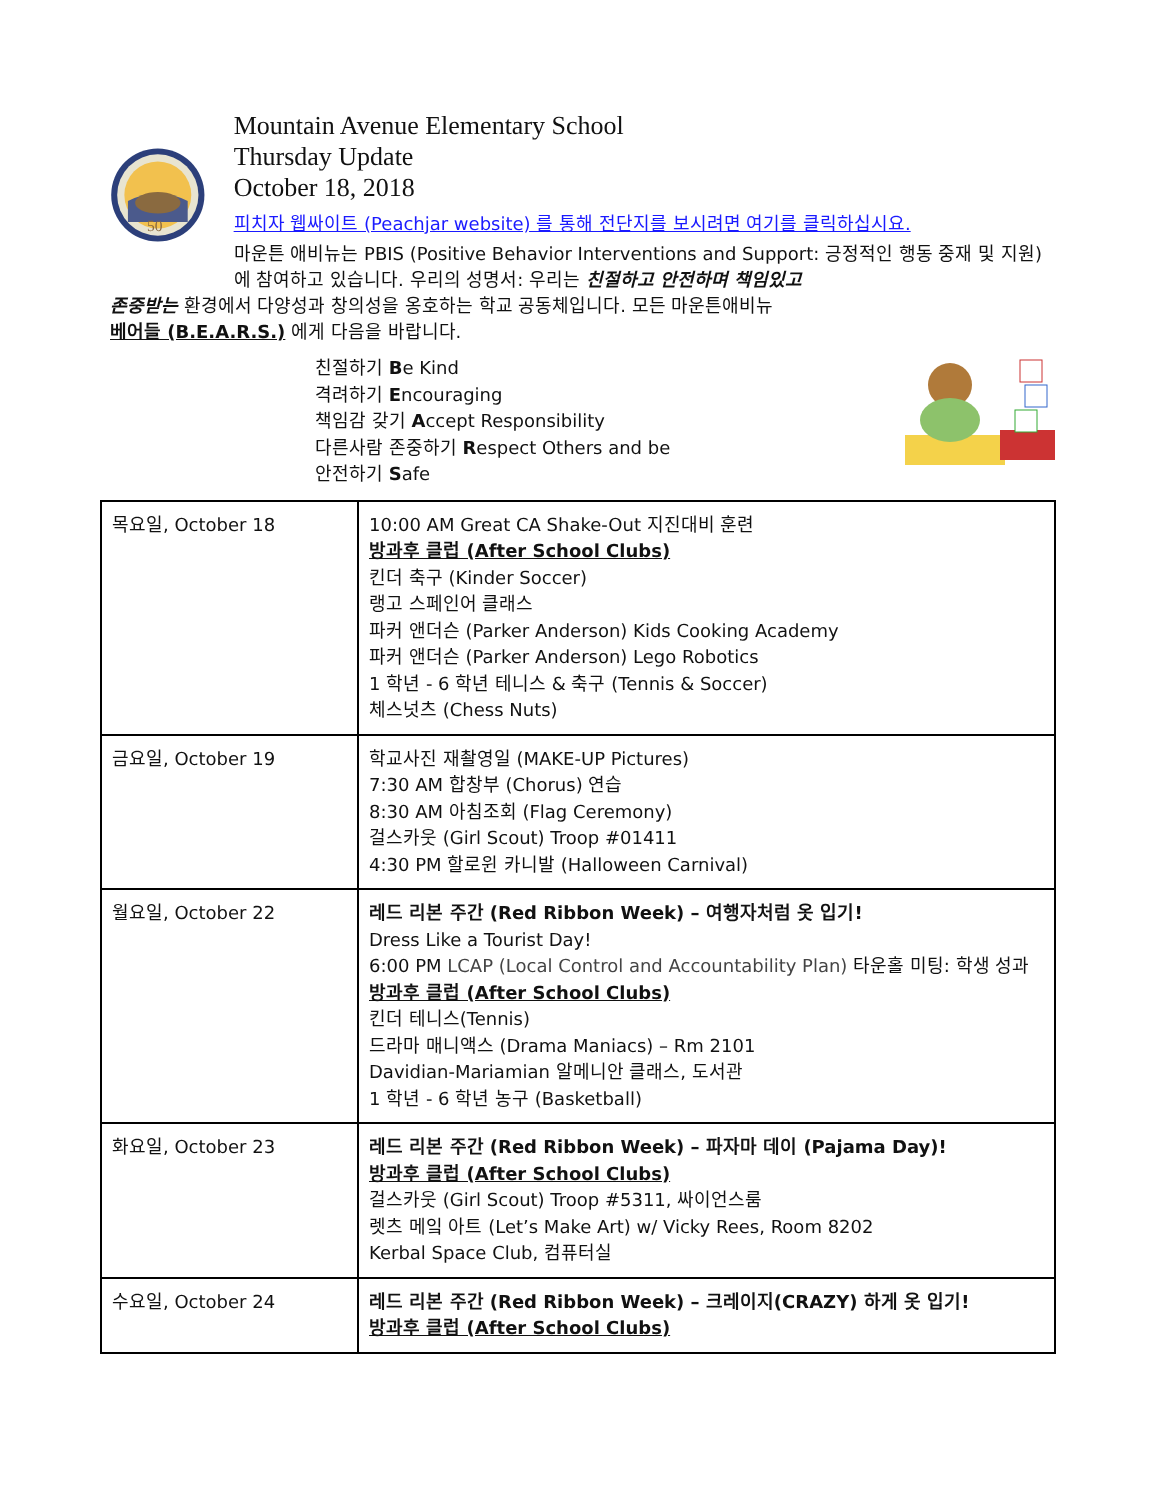50
Mountain Avenue Elementary School
Thursday Update
October 18, 2018
피치자 웹싸이트 (Peachjar website) 를 통해 전단지를 보시려면 여기를 클릭하십시요.
마운튼 애비뉴는 PBIS (Positive Behavior Interventions and Support: 긍정적인 행동 중재 및 지원) 에 참여하고 있습니다. 우리의 성명서: 우리는 친절하고 안전하며 책임있고
존중받는 환경에서 다양성과 창의성을 옹호하는 학교 공동체입니다. 모든 마운튼애비뉴
베어들 (B.E.A.R.S.) 에게 다음을 바랍니다.
친절하기 Be Kind
격려하기 Encouraging
책임감 갖기 Accept Responsibility
다른사람 존중하기 Respect Others and be
안전하기 Safe
| 목요일, October 18 | 10:00 AM Great CA Shake-Out 지진대비 훈련 방과후 클럽 (After School Clubs) 킨더 축구 (Kinder Soccer) 랭고 스페인어 클래스 파커 앤더슨 (Parker Anderson) Kids Cooking Academy 파커 앤더슨 (Parker Anderson) Lego Robotics 1 학년 - 6 학년 테니스 & 축구 (Tennis & Soccer) 체스넛츠 (Chess Nuts) |
| 금요일, October 19 | 학교사진 재촬영일 (MAKE-UP Pictures) 7:30 AM 합창부 (Chorus) 연습 8:30 AM 아침조회 (Flag Ceremony) 걸스카웃 (Girl Scout) Troop #01411 4:30 PM 할로윈 카니발 (Halloween Carnival) |
| 월요일, October 22 | 레드 리본 주간 (Red Ribbon Week) – 여행자처럼 옷 입기! Dress Like a Tourist Day! 6:00 PM LCAP (Local Control and Accountability Plan) 타운홀 미팅: 학생 성과 방과후 클럽 (After School Clubs) 킨더 테니스(Tennis) 드라마 매니액스 (Drama Maniacs) – Rm 2101 Davidian-Mariamian 알메니안 클래스, 도서관 1 학년 - 6 학년 농구 (Basketball) |
| 화요일, October 23 | 레드 리본 주간 (Red Ribbon Week) – 파자마 데이 (Pajama Day)! 방과후 클럽 (After School Clubs) 걸스카웃 (Girl Scout) Troop #5311, 싸이언스룸 렛츠 메잌 아트 (Let’s Make Art) w/ Vicky Rees, Room 8202 Kerbal Space Club, 컴퓨터실 |
| 수요일, October 24 | 레드 리본 주간 (Red Ribbon Week) – 크레이지(CRAZY) 하게 옷 입기! 방과후 클럽 (After School Clubs) |